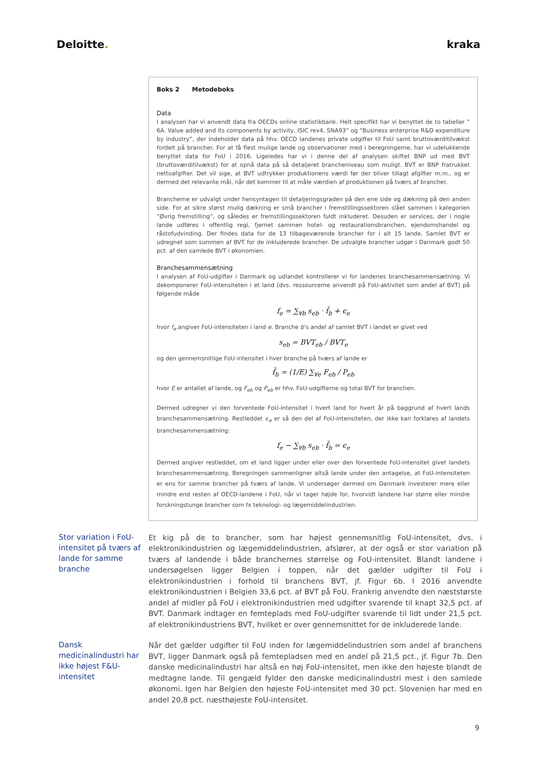Deloitte. kraka
Boks 2 Metodeboks
Data
I analysen har vi anvendt data fra OECDs online statistikbank. Helt specifikt har vi benyttet de to tabeller ” 6A. Value added and its components by activity, ISIC rev4, SNA93” og “Business enterprise R&D expenditure by industry”, der indeholder data på hhv. OECD landenes private udgifter til FoU samt bruttoværditilvækst fordelt på brancher. For at få flest mulige lande og observationer med i beregningerne, har vi udelukkende benyttet data for FoU i 2016. Ligeledes har vi i denne del af analysen skiftet BNP ud med BVT (bruttoværditilvækst) for at opnå data på så detaljeret brancheniveau som muligt. BVT er BNP fratrukket nettoafgifter. Det vil sige, at BVT udtrykker produktionens værdi før der bliver tillagt afgifter m.m., og er dermed det relevante mål, når det kommer til at måle værdien af produktionen på tværs af brancher.
Brancherne er udvalgt under hensyntagen til detaljeringsgraden på den ene side og dækning på den anden side. For at sikre størst mulig dækning er små brancher i fremstillingssektoren slået sammen i kategorien ”Øvrig fremstilling”, og således er fremstillingssektoren fuldt inkluderet. Desuden er services, der i nogle lande udføres i offentlig regi, fjernet sammen hotel- og restaurationsbranchen, ejendomshandel og råstofudvinding. Der findes data for de 13 tilbageværende brancher for i alt 15 lande. Samlet BVT er udregnet som summen af BVT for de inkluderede brancher. De udvalgte brancher udgør i Danmark godt 50 pct. af den samlede BVT i økonomien.
Branchesammensætning
I analysen af FoU-udgifter i Danmark og udlandet kontrollerer vi for landenes branchesammensætning. Vi dekomponerer FoU-intensiteten i et land (dvs. ressourcerne anvendt på FoU-aktivitet som andel af BVT) på følgende måde
f<sub>e</sub> = ∑<sub>∀b</sub> s<sub>eb</sub> · f̄<sub>b</sub> + ϵ<sub>e</sub>
hvor f<sub>e</sub> angiver FoU-intensiteten i land e. Branche b’s andel af samlet BVT i landet er givet ved
s<sub>eb</sub> = BVT<sub>eb</sub> / BVT<sub>e</sub>
og den gennemsnitlige FoU-intensitet i hver branche på tværs af lande er
f̄<sub>b</sub> = (1/E) ∑<sub>∀e</sub> F<sub>eb</sub> / P<sub>eb</sub>
hvor E er antallet af lande, og F<sub>eb</sub> og P<sub>eb</sub> er hhv. FoU-udgifterne og total BVT for branchen.
Dermed udregner vi den forventede FoU-intensitet i hvert land for hvert år på baggrund af hvert lands branchesammensætning. Restleddet ϵ<sub>e</sub> er så den del af FoU-intensiteten, der ikke kan forklares af landets branchesammensætning:
f<sub>e</sub> − ∑<sub>∀b</sub> s<sub>eb</sub> · f̄<sub>b</sub> = ϵ<sub>e</sub>
Dermed angiver restleddet, om et land ligger under eller over den forventede FoU-intensitet givet landets branchesammensætning. Beregningen sammenligner altså lande under den antagelse, at FoU-intensiteten er ens for samme brancher på tværs af lande. Vi undersøger dermed om Danmark investerer mere eller mindre end resten af OECD-landene i FoU, når vi tager højde for, hvorvidt landene har større eller mindre forskningstunge brancher som fx teknologi- og lægemiddelindustrien.
Stor variation i FoU-intensitet på tværs af lande for samme branche
Et kig på de to brancher, som har højest gennemsnitlig FoU-intensitet, dvs. i elektronikindustrien og lægemiddelindustrien, afslører, at der også er stor variation på tværs af landende i både branchernes størrelse og FoU-intensitet. Blandt landene i undersøgelsen ligger Belgien i toppen, når det gælder udgifter til FoU i elektronikindustrien i forhold til branchens BVT, jf. Figur 6b. I 2016 anvendte elektronikindustrien i Belgien 33,6 pct. af BVT på FoU. Frankrig anvendte den næststørste andel af midler på FoU i elektronikindustrien med udgifter svarende til knapt 32,5 pct. af BVT. Danmark indtager en femteplads med FoU-udgifter svarende til lidt under 21,5 pct. af elektronikindustriens BVT, hvilket er over gennemsnittet for de inkluderede lande.
Dansk medicinalindustri har ikke højest F&U-intensitet
Når det gælder udgifter til FoU inden for lægemiddelindustrien som andel af branchens BVT, ligger Danmark også på femtepladsen med en andel på 21,5 pct., jf. Figur 7b. Den danske medicinalindustri har altså en høj FoU-intensitet, men ikke den højeste blandt de medtagne lande. Til gengæld fylder den danske medicinalindustri mest i den samlede økonomi. Igen har Belgien den højeste FoU-intensitet med 30 pct. Slovenien har med en andel 20,8 pct. næsthøjeste FoU-intensitet.
9